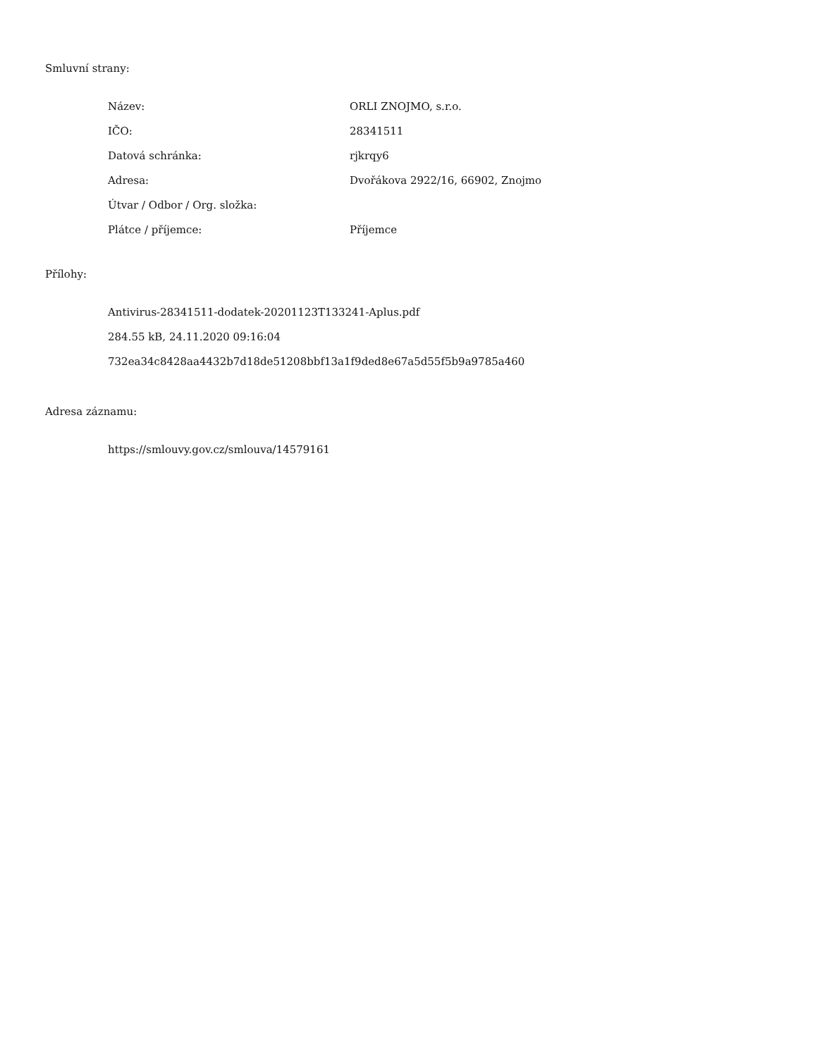Smluvní strany:
| Název: | ORLI ZNOJMO, s.r.o. |
| IČO: | 28341511 |
| Datová schránka: | rjkrqy6 |
| Adresa: | Dvořákova 2922/16, 66902, Znojmo |
| Útvar / Odbor / Org. složka: | |
| Plátce / příjemce: | Příjemce |
Přílohy:
Antivirus-28341511-dodatek-20201123T133241-Aplus.pdf
284.55 kB, 24.11.2020 09:16:04
732ea34c8428aa4432b7d18de51208bbf13a1f9ded8e67a5d55f5b9a9785a460
Adresa záznamu:
https://smlouvy.gov.cz/smlouva/14579161